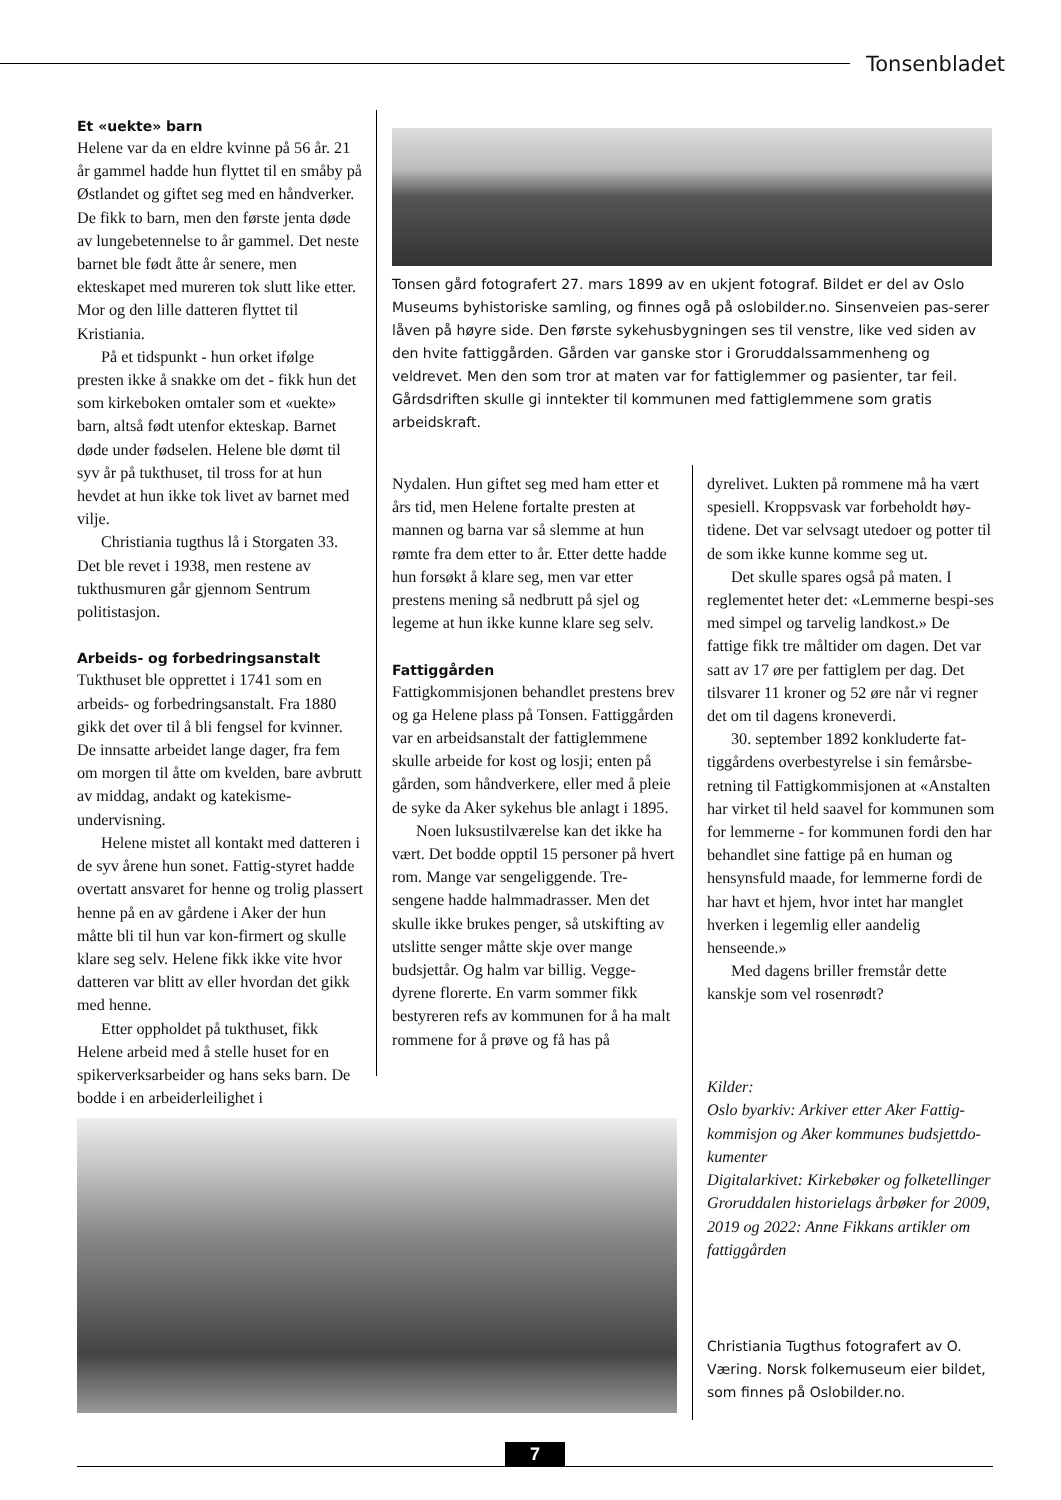Tonsenbladet
Et «uekte» barn
Helene var da en eldre kvinne på 56 år. 21 år gammel hadde hun flyttet til en småby på Østlandet og giftet seg med en håndverker. De fikk to barn, men den første jenta døde av lungebetennelse to år gammel. Det neste barnet ble født åtte år senere, men ekteskapet med mureren tok slutt like etter. Mor og den lille datteren flyttet til Kristiania.
På et tidspunkt - hun orket ifølge presten ikke å snakke om det - fikk hun det som kirkeboken omtaler som et «uekte» barn, altså født utenfor ekteskap. Barnet døde under fødselen. Helene ble dømt til syv år på tukthuset, til tross for at hun hevdet at hun ikke tok livet av barnet med vilje.
Christiania tugthus lå i Storgaten 33. Det ble revet i 1938, men restene av tukthusmuren går gjennom Sentrum politistasjon.
Arbeids- og forbedringsanstalt
Tukthuset ble opprettet i 1741 som en arbeids- og forbedringsanstalt. Fra 1880 gikk det over til å bli fengsel for kvinner. De innsatte arbeidet lange dager, fra fem om morgen til åtte om kvelden, bare avbrutt av middag, andakt og katekisme-undervisning.
Helene mistet all kontakt med datteren i de syv årene hun sonet. Fattig-styret hadde overtatt ansvaret for henne og trolig plassert henne på en av gårdene i Aker der hun måtte bli til hun var kon-firmert og skulle klare seg selv. Helene fikk ikke vite hvor datteren var blitt av eller hvordan det gikk med henne.
Etter oppholdet på tukthuset, fikk Helene arbeid med å stelle huset for en spikerverksarbeider og hans seks barn. De bodde i en arbeiderleilighet i
Tonsen gård fotografert 27. mars 1899 av en ukjent fotograf. Bildet er del av Oslo Museums byhistoriske samling, og finnes ogå på oslobilder.no. Sinsenveien pas-serer låven på høyre side. Den første sykehusbygningen ses til venstre, like ved siden av den hvite fattiggården. Gården var ganske stor i Groruddalssammenheng og veldrevet. Men den som tror at maten var for fattiglemmer og pasienter, tar feil. Gårdsdriften skulle gi inntekter til kommunen med fattiglemmene som gratis arbeidskraft.
Nydalen. Hun giftet seg med ham etter et års tid, men Helene fortalte presten at mannen og barna var så slemme at hun rømte fra dem etter to år. Etter dette hadde hun forsøkt å klare seg, men var etter prestens mening så nedbrutt på sjel og legeme at hun ikke kunne klare seg selv.
Fattiggården
Fattigkommisjonen behandlet prestens brev og ga Helene plass på Tonsen. Fattiggården var en arbeidsanstalt der fattiglemmene skulle arbeide for kost og losji; enten på gården, som håndverkere, eller med å pleie de syke da Aker sykehus ble anlagt i 1895.
Noen luksustilværelse kan det ikke ha vært. Det bodde opptil 15 personer på hvert rom. Mange var sengeliggende. Tre-sengene hadde halmmadrasser. Men det skulle ikke brukes penger, så utskifting av utslitte senger måtte skje over mange budsjettår. Og halm var billig. Vegge-dyrene florerte. En varm sommer fikk bestyreren refs av kommunen for å ha malt rommene for å prøve og få has på
dyrelivet. Lukten på rommene må ha vært spesiell. Kroppsvask var forbeholdt høy-tidene. Det var selvsagt utedoer og potter til de som ikke kunne komme seg ut.
Det skulle spares også på maten. I reglementet heter det: «Lemmerne bespi-ses med simpel og tarvelig landkost.» De fattige fikk tre måltider om dagen. Det var satt av 17 øre per fattiglem per dag. Det tilsvarer 11 kroner og 52 øre når vi regner det om til dagens kroneverdi.
30. september 1892 konkluderte fat-tiggårdens overbestyrelse i sin femårsbe-retning til Fattigkommisjonen at «Anstalten har virket til held saavel for kommunen som for lemmerne - for kommunen fordi den har behandlet sine fattige på en human og hensynsfuld maade, for lemmerne fordi de har havt et hjem, hvor intet har manglet hverken i legemlig eller aandelig henseende.»
Med dagens briller fremstår dette kanskje som vel rosenrødt?
Kilder:
Oslo byarkiv: Arkiver etter Aker Fattig-kommisjon og Aker kommunes budsjettdo-kumenter
Digitalarkivet: Kirkebøker og folketellinger
Groruddalen historielags årbøker for 2009, 2019 og 2022: Anne Fikkans artikler om fattiggården
Christiania Tugthus fotografert av O. Væring. Norsk folkemuseum eier bildet, som finnes på Oslobilder.no.
7